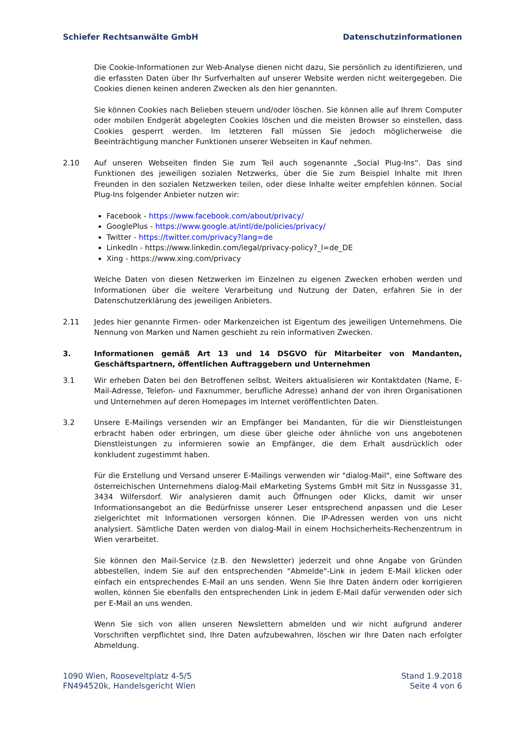Schiefer Rechtsanwälte GmbH Datenschutzinformationen
Die Cookie-Informationen zur Web-Analyse dienen nicht dazu, Sie persönlich zu identifizieren, und die erfassten Daten über Ihr Surfverhalten auf unserer Website werden nicht weitergegeben. Die Cookies dienen keinen anderen Zwecken als den hier genannten.
Sie können Cookies nach Belieben steuern und/oder löschen. Sie können alle auf Ihrem Computer oder mobilen Endgerät abgelegten Cookies löschen und die meisten Browser so einstellen, dass Cookies gesperrt werden. Im letzteren Fall müssen Sie jedoch möglicherweise die Beeinträchtigung mancher Funktionen unserer Webseiten in Kauf nehmen.
2.10 Auf unseren Webseiten finden Sie zum Teil auch sogenannte „Social Plug-Ins“. Das sind Funktionen des jeweiligen sozialen Netzwerks, über die Sie zum Beispiel Inhalte mit Ihren Freunden in den sozialen Netzwerken teilen, oder diese Inhalte weiter empfehlen können. Social Plug-Ins folgender Anbieter nutzen wir:
Facebook - https://www.facebook.com/about/privacy/
GooglePlus - https://www.google.at/intl/de/policies/privacy/
Twitter - https://twitter.com/privacy?lang=de
LinkedIn - https://www.linkedin.com/legal/privacy-policy?_l=de_DE
Xing - https://www.xing.com/privacy
Welche Daten von diesen Netzwerken im Einzelnen zu eigenen Zwecken erhoben werden und Informationen über die weitere Verarbeitung und Nutzung der Daten, erfahren Sie in der Datenschutzerklärung des jeweiligen Anbieters.
2.11 Jedes hier genannte Firmen- oder Markenzeichen ist Eigentum des jeweiligen Unternehmens. Die Nennung von Marken und Namen geschieht zu rein informativen Zwecken.
3. Informationen gemäß Art 13 und 14 DSGVO für Mitarbeiter von Mandanten, Geschäftspartnern, öffentlichen Auftraggebern und Unternehmen
3.1 Wir erheben Daten bei den Betroffenen selbst. Weiters aktualisieren wir Kontaktdaten (Name, E-Mail-Adresse, Telefon- und Faxnummer, berufliche Adresse) anhand der von ihren Organisationen und Unternehmen auf deren Homepages im Internet veröffentlichten Daten.
3.2 Unsere E-Mailings versenden wir an Empfänger bei Mandanten, für die wir Dienstleistungen erbracht haben oder erbringen, um diese über gleiche oder ähnliche von uns angebotenen Dienstleistungen zu informieren sowie an Empfänger, die dem Erhalt ausdrücklich oder konkludent zugestimmt haben.
Für die Erstellung und Versand unserer E-Mailings verwenden wir "dialog-Mail", eine Software des österreichischen Unternehmens dialog-Mail eMarketing Systems GmbH mit Sitz in Nussgasse 31, 3434 Wilfersdorf. Wir analysieren damit auch Öffnungen oder Klicks, damit wir unser Informationsangebot an die Bedürfnisse unserer Leser entsprechend anpassen und die Leser zielgerichtet mit Informationen versorgen können. Die IP-Adressen werden von uns nicht analysiert. Sämtliche Daten werden von dialog-Mail in einem Hochsicherheits-Rechenzentrum in Wien verarbeitet.
Sie können den Mail-Service (z.B. den Newsletter) jederzeit und ohne Angabe von Gründen abbestellen, indem Sie auf den entsprechenden "Abmelde"-Link in jedem E-Mail klicken oder einfach ein entsprechendes E-Mail an uns senden. Wenn Sie Ihre Daten ändern oder korrigieren wollen, können Sie ebenfalls den entsprechenden Link in jedem E-Mail dafür verwenden oder sich per E-Mail an uns wenden.
Wenn Sie sich von allen unseren Newslettern abmelden und wir nicht aufgrund anderer Vorschriften verpflichtet sind, Ihre Daten aufzubewahren, löschen wir Ihre Daten nach erfolgter Abmeldung.
1090 Wien, Rooseveltplatz 4-5/5
FN494520k, Handelsgericht Wien
Stand 1.9.2018
Seite 4 von 6